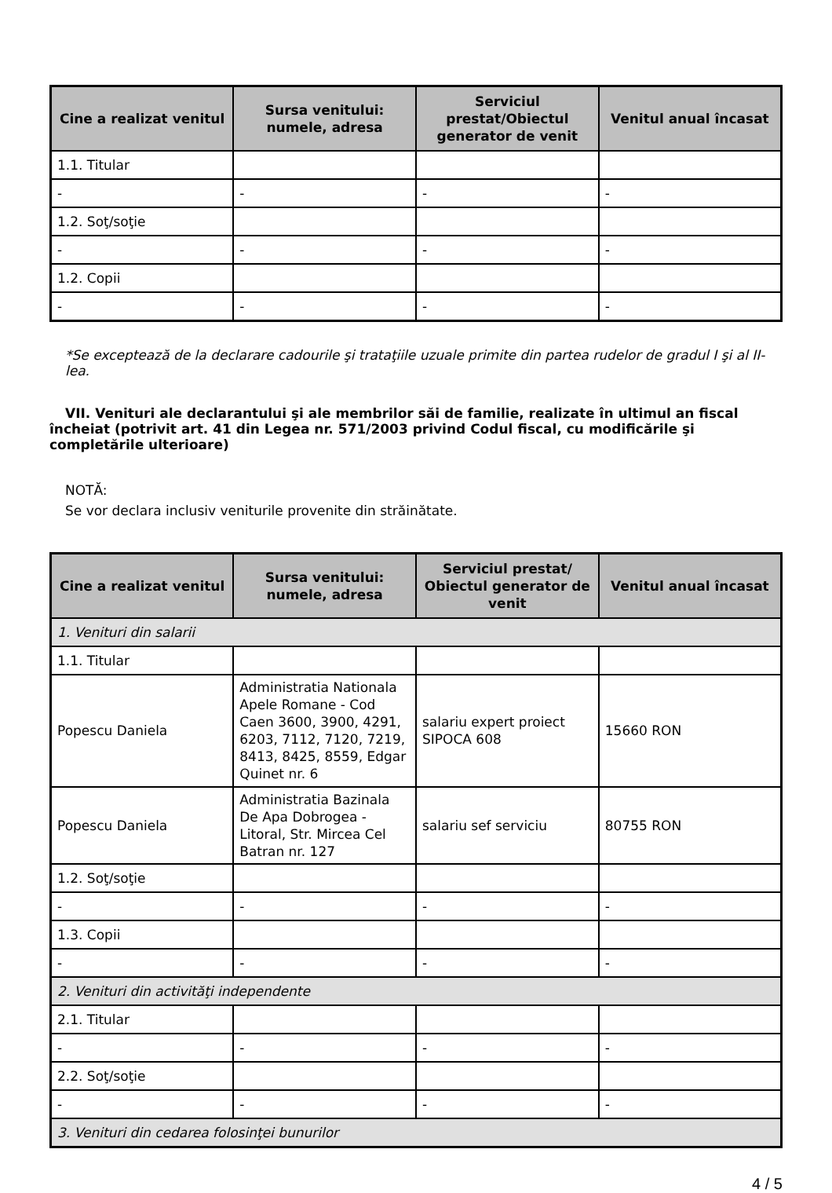| Cine a realizat venitul | Sursa venitului: numele, adresa | Serviciul prestat/Obiectul generator de venit | Venitul anual încasat |
| --- | --- | --- | --- |
| 1.1. Titular | | | |
| - | - | - | - |
| 1.2. Soţ/soţie | | | |
| - | - | - | - |
| 1.2. Copii | | | |
| - | - | - | - |
*Se exceptează de la declarare cadourile şi trataţiile uzuale primite din partea rudelor de gradul I şi al II-lea.
VII. Venituri ale declarantului şi ale membrilor săi de familie, realizate în ultimul an fiscal încheiat (potrivit art. 41 din Legea nr. 571/2003 privind Codul fiscal, cu modificările şi completările ulterioare)
NOTĂ:
Se vor declara inclusiv veniturile provenite din străinătate.
| Cine a realizat venitul | Sursa venitului: numele, adresa | Serviciul prestat/ Obiectul generator de venit | Venitul anual încasat |
| --- | --- | --- | --- |
| 1. Venituri din salarii | | | |
| 1.1. Titular | | | |
| Popescu Daniela | Administratia Nationala Apele Romane - Cod Caen 3600, 3900, 4291, 6203, 7112, 7120, 7219, 8413, 8425, 8559, Edgar Quinet nr. 6 | salariu expert proiect SIPOCA 608 | 15660 RON |
| Popescu Daniela | Administratia Bazinala De Apa Dobrogea - Litoral, Str. Mircea Cel Batran nr. 127 | salariu sef serviciu | 80755 RON |
| 1.2. Soţ/soţie | | | |
| - | - | - | - |
| 1.3. Copii | | | |
| - | - | - | - |
| 2. Venituri din activităţi independente | | | |
| 2.1. Titular | | | |
| - | - | - | - |
| 2.2. Soţ/soţie | | | |
| - | - | - | - |
| 3. Venituri din cedarea folosinţei bunurilor | | | |
4 / 5